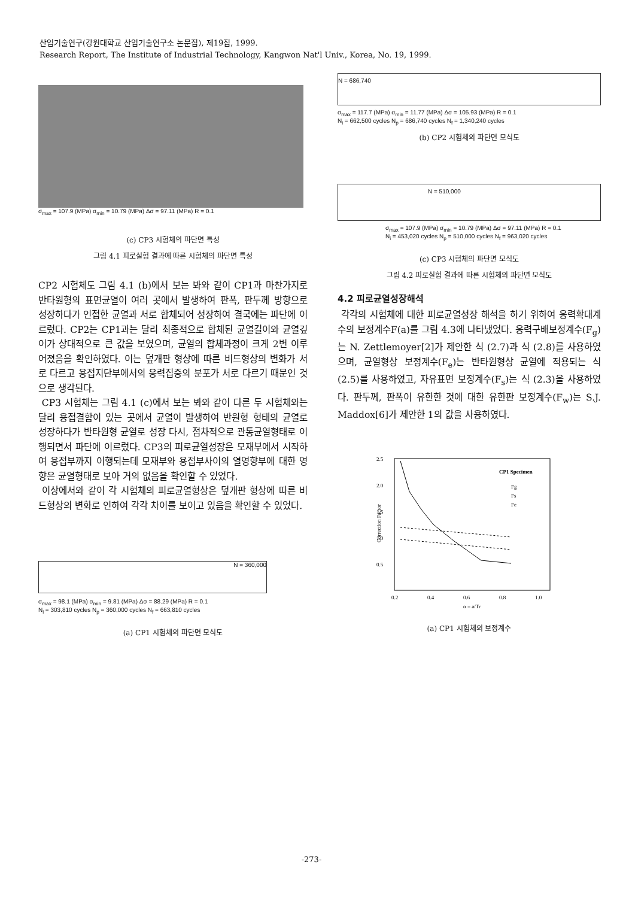산업기술연구(강원대학교 산업기술연구소 논문집), 제19집, 1999.
Research Report, The Institute of Industrial Technology, Kangwon Nat'l Univ., Korea, No. 19, 1999.
σ<sub>max</sub> = 107.9 (MPa) σ<sub>min</sub> = 10.79 (MPa) Δσ = 97.11 (MPa) R = 0.1
(c) CP3 시험체의 파단면 특성
그림 4.1 피로실험 결과에 따른 시험체의 파단면 특성
CP2 시험체도 그림 4.1 (b)에서 보는 봐와 같이 CP1과 마찬가지로 반타원형의 표면균열이 여러 곳에서 발생하여 판폭, 판두께 방향으로 성장하다가 인접한 균열과 서로 합체되어 성장하여 결국에는 파단에 이르렀다. CP2는 CP1과는 달리 최종적으로 합체된 균열길이와 균열깊이가 상대적으로 큰 값을 보였으며, 균열의 합체과정이 크게 2번 이루어졌음을 확인하였다. 이는 덮개판 형상에 따른 비드형상의 변화가 서로 다르고 용접지단부에서의 응력집중의 분포가 서로 다르기 때문인 것으로 생각된다.
CP3 시험체는 그림 4.1 (c)에서 보는 봐와 같이 다른 두 시험체와는 달리 용접결함이 있는 곳에서 균열이 발생하여 반원형 형태의 균열로 성장하다가 반타원형 균열로 성장 다시, 점차적으로 관통균열형태로 이행되면서 파단에 이르렀다. CP3의 피로균열성장은 모재부에서 시작하여 용접부까지 이행되는데 모재부와 용접부사이의 열영향부에 대한 영향은 균열형태로 보아 거의 없음을 확인할 수 있었다.
이상에서와 같이 각 시험체의 피로균열형상은 덮개판 형상에 따른 비드형상의 변화로 인하여 각각 차이를 보이고 있음을 확인할 수 있었다.
N = 360,000
σ<sub>max</sub> = 98.1 (MPa) σ<sub>min</sub> = 9.81 (MPa) Δσ = 88.29 (MPa) R = 0.1
N<sub>i</sub> = 303,810 cycles N<sub>p</sub> = 360,000 cycles N<sub>f</sub> = 663,810 cycles
(a) CP1 시험체의 파단면 모식도
N = 686,740
σ<sub>max</sub> = 117.7 (MPa) σ<sub>min</sub> = 11.77 (MPa) Δσ = 105.93 (MPa) R = 0.1
N<sub>i</sub> = 662,500 cycles N<sub>p</sub> = 686,740 cycles N<sub>f</sub> = 1,340,240 cycles
(b) CP2 시험체의 파단면 모식도
N = 510,000
σ<sub>max</sub> = 107.9 (MPa) σ<sub>min</sub> = 10.79 (MPa) Δσ = 97.11 (MPa) R = 0.1
N<sub>i</sub> = 453,020 cycles N<sub>p</sub> = 510,000 cycles N<sub>f</sub> = 963,020 cycles
(c) CP3 시험체의 파단면 모식도
그림 4.2 피로실험 결과에 따른 시험체의 파단면 모식도
4.2 피로균열성장해석
각각의 시험체에 대한 피로균열성장 해석을 하기 위하여 응력확대계수의 보정계수F(a)를 그림 4.3에 나타냈었다. 응력구배보정계수(F<sub>g</sub>)는 N. Zettlemoyer[2]가 제안한 식 (2.7)과 식 (2.8)를 사용하였으며, 균열형상 보정계수(F<sub>e</sub>)는 반타원형상 균열에 적용되는 식 (2.5)를 사용하였고, 자유표면 보정계수(F<sub>s</sub>)는 식 (2.3)을 사용하였다. 판두께, 판폭이 유한한 것에 대한 유한판 보정계수(F<sub>w</sub>)는 S.J. Maddox[6]가 제안한 1의 값을 사용하였다.
2.5
2.0
1.5
1.0
0.5
0.2
0.4
0.6
0.8
1.0
α = a/Tr
Correction Factor
CP1 Specimen
Fg
Fs
Fe
(a) CP1 시험체의 보정계수
-273-